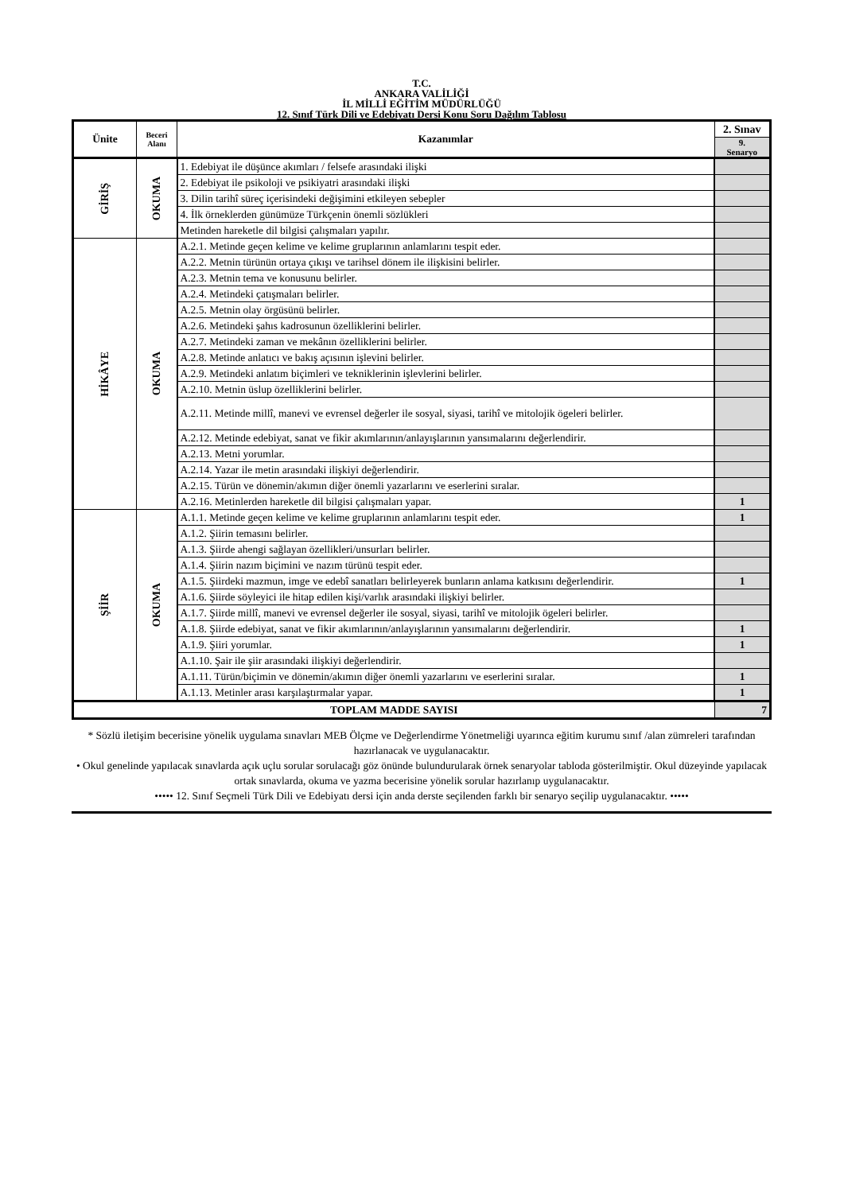T.C.
ANKARA VALİLİĞİ
İL MİLLİ EĞİTİM MÜDÜRLÜĞÜ
12. Sınıf Türk Dili ve Edebiyatı Dersi Konu Soru Dağılım Tablosu
| Ünite | Beceri Alanı | Kazanımlar | 2. Sınav |
| --- | --- | --- | --- |
| | | | 9. Senaryo |
| GİRİŞ | OKUMA | 1. Edebiyat ile düşünce akımları / felsefe arasındaki ilişki | |
| | | 2. Edebiyat ile psikoloji ve psikiyatri arasındaki ilişki | |
| | | 3. Dilin tarihî süreç içerisindeki değişimini etkileyen sebepler | |
| | | 4. İlk örneklerden günümüze Türkçenin önemli sözlükleri | |
| | | Metinden hareketle dil bilgisi çalışmaları yapılır. | |
| HİKÂYE | OKUMA | A.2.1. Metinde geçen kelime ve kelime gruplarının anlamlarını tespit eder. | |
| | | A.2.2. Metnin türünün ortaya çıkışı ve tarihsel dönem ile ilişkisini belirler. | |
| | | A.2.3. Metnin tema ve konusunu belirler. | |
| | | A.2.4. Metindeki çatışmaları belirler. | |
| | | A.2.5. Metnin olay örgüsünü belirler. | |
| | | A.2.6. Metindeki şahıs kadrosunun özelliklerini belirler. | |
| | | A.2.7. Metindeki zaman ve mekânın özelliklerini belirler. | |
| | | A.2.8. Metinde anlatıcı ve bakış açısının işlevini belirler. | |
| | | A.2.9. Metindeki anlatım biçimleri ve tekniklerinin işlevlerini belirler. | |
| | | A.2.10. Metnin üslup özelliklerini belirler. | |
| | | A.2.11. Metinde millî, manevi ve evrensel değerler ile sosyal, siyasi, tarihî ve mitolojik ögeleri belirler. | |
| | | A.2.12. Metinde edebiyat, sanat ve fikir akımlarının/anlayışlarının yansımalarını değerlendirir. | |
| | | A.2.13. Metni yorumlar. | |
| | | A.2.14. Yazar ile metin arasındaki ilişkiyi değerlendirir. | |
| | | A.2.15. Türün ve dönemin/akımın diğer önemli yazarlarını ve eserlerini sıralar. | |
| | | A.2.16. Metinlerden hareketle dil bilgisi çalışmaları yapar. | 1 |
| ŞİİR | OKUMA | A.1.1. Metinde geçen kelime ve kelime gruplarının anlamlarını tespit eder. | 1 |
| | | A.1.2. Şiirin temasını belirler. | |
| | | A.1.3. Şiirde ahengi sağlayan özellikleri/unsurları belirler. | |
| | | A.1.4. Şiirin nazım biçimini ve nazım türünü tespit eder. | |
| | | A.1.5. Şiirdeki mazmun, imge ve edebî sanatları belirleyerek bunların anlama katkısını değerlendirir. | 1 |
| | | A.1.6. Şiirde söyleyici ile hitap edilen kişi/varlık arasındaki ilişkiyi belirler. | |
| | | A.1.7. Şiirde millî, manevi ve evrensel değerler ile sosyal, siyasi, tarihî ve mitolojik ögeleri belirler. | |
| | | A.1.8. Şiirde edebiyat, sanat ve fikir akımlarının/anlayışlarının yansımalarını değerlendirir. | 1 |
| | | A.1.9. Şiiri yorumlar. | 1 |
| | | A.1.10. Şair ile şiir arasındaki ilişkiyi değerlendirir. | |
| | | A.1.11. Türün/biçimin ve dönemin/akımın diğer önemli yazarlarını ve eserlerini sıralar. | 1 |
| | | A.1.13. Metinler arası karşılaştırmalar yapar. | 1 |
| TOPLAM MADDE SAYISI | | | 7 |
* Sözlü iletişim becerisine yönelik uygulama sınavları MEB Ölçme ve Değerlendirme Yönetmeliği uyarınca eğitim kurumu sınıf /alan zümreleri tarafından hazırlanacak ve uygulanacaktır.
• Okul genelinde yapılacak sınavlarda açık uçlu sorular sorulacağı göz önünde bulundurularak örnek senaryolar tabloda gösterilmiştir. Okul düzeyinde yapılacak ortak sınavlarda, okuma ve yazma becerisine yönelik sorular hazırlanıp uygulanacaktır.
••••• 12. Sınıf Seçmeli Türk Dili ve Edebiyatı dersi için anda derste seçilenden farklı bir senaryo seçilip uygulanacaktır. •••••